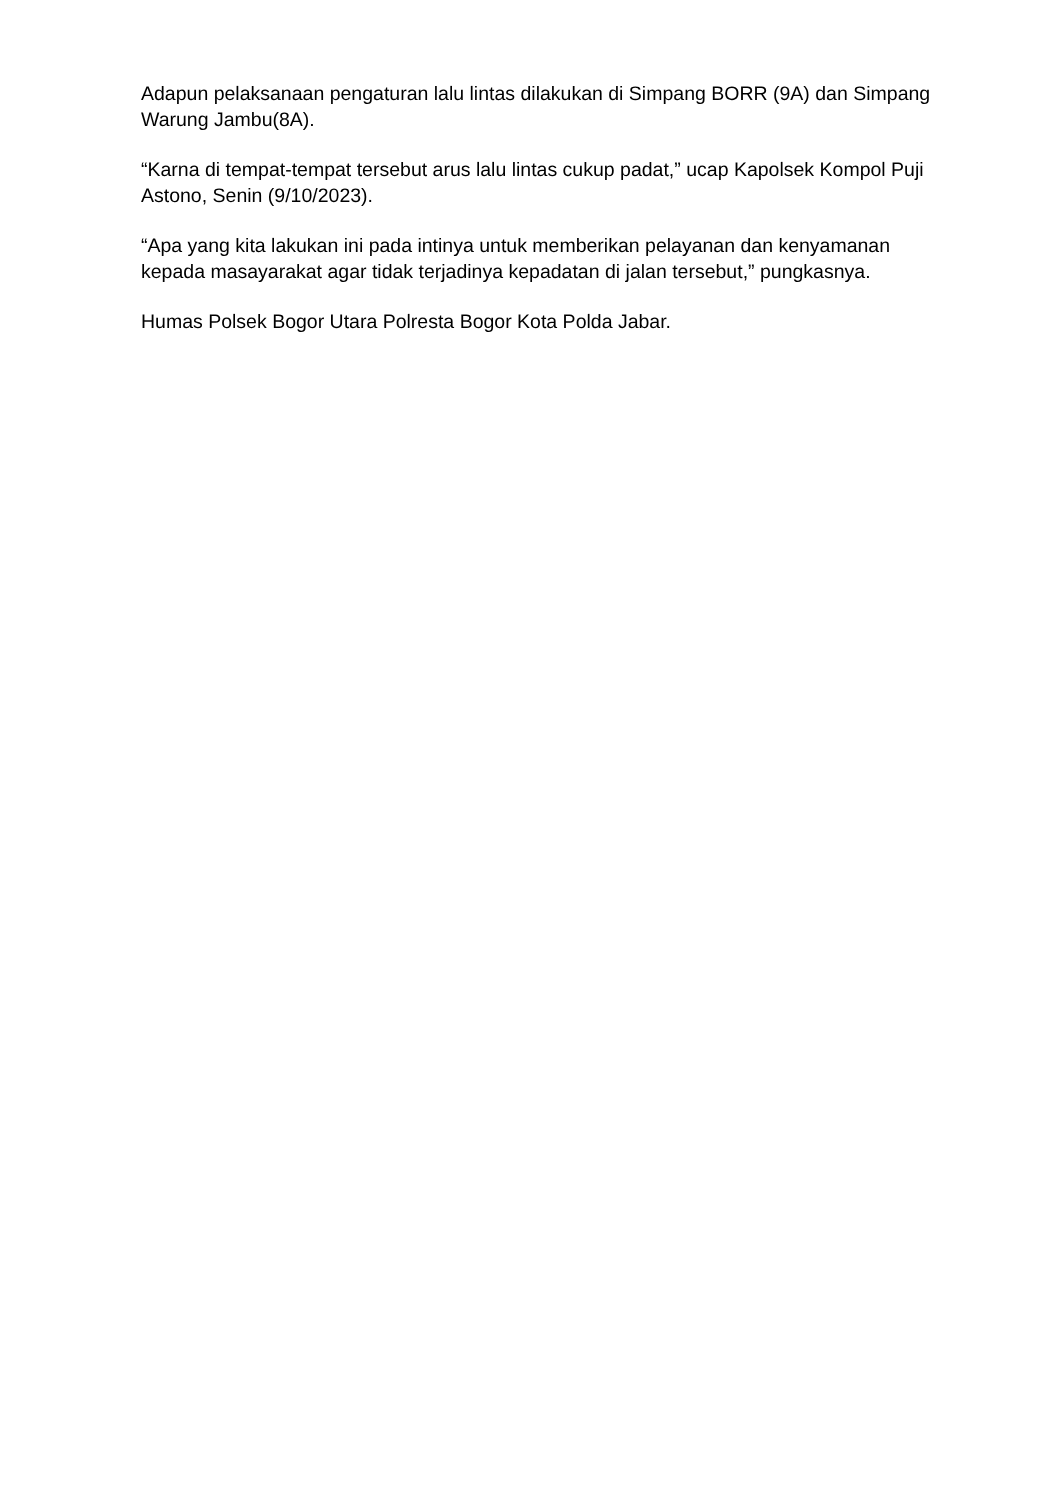Adapun pelaksanaan pengaturan lalu lintas dilakukan di Simpang BORR (9A) dan Simpang Warung Jambu(8A).
“Karna di tempat-tempat tersebut arus lalu lintas cukup padat,” ucap Kapolsek Kompol Puji Astono, Senin (9/10/2023).
“Apa yang kita lakukan ini pada intinya untuk memberikan pelayanan dan kenyamanan kepada masayarakat agar tidak terjadinya kepadatan di jalan tersebut,” pungkasnya.
Humas Polsek Bogor Utara Polresta Bogor Kota Polda Jabar.